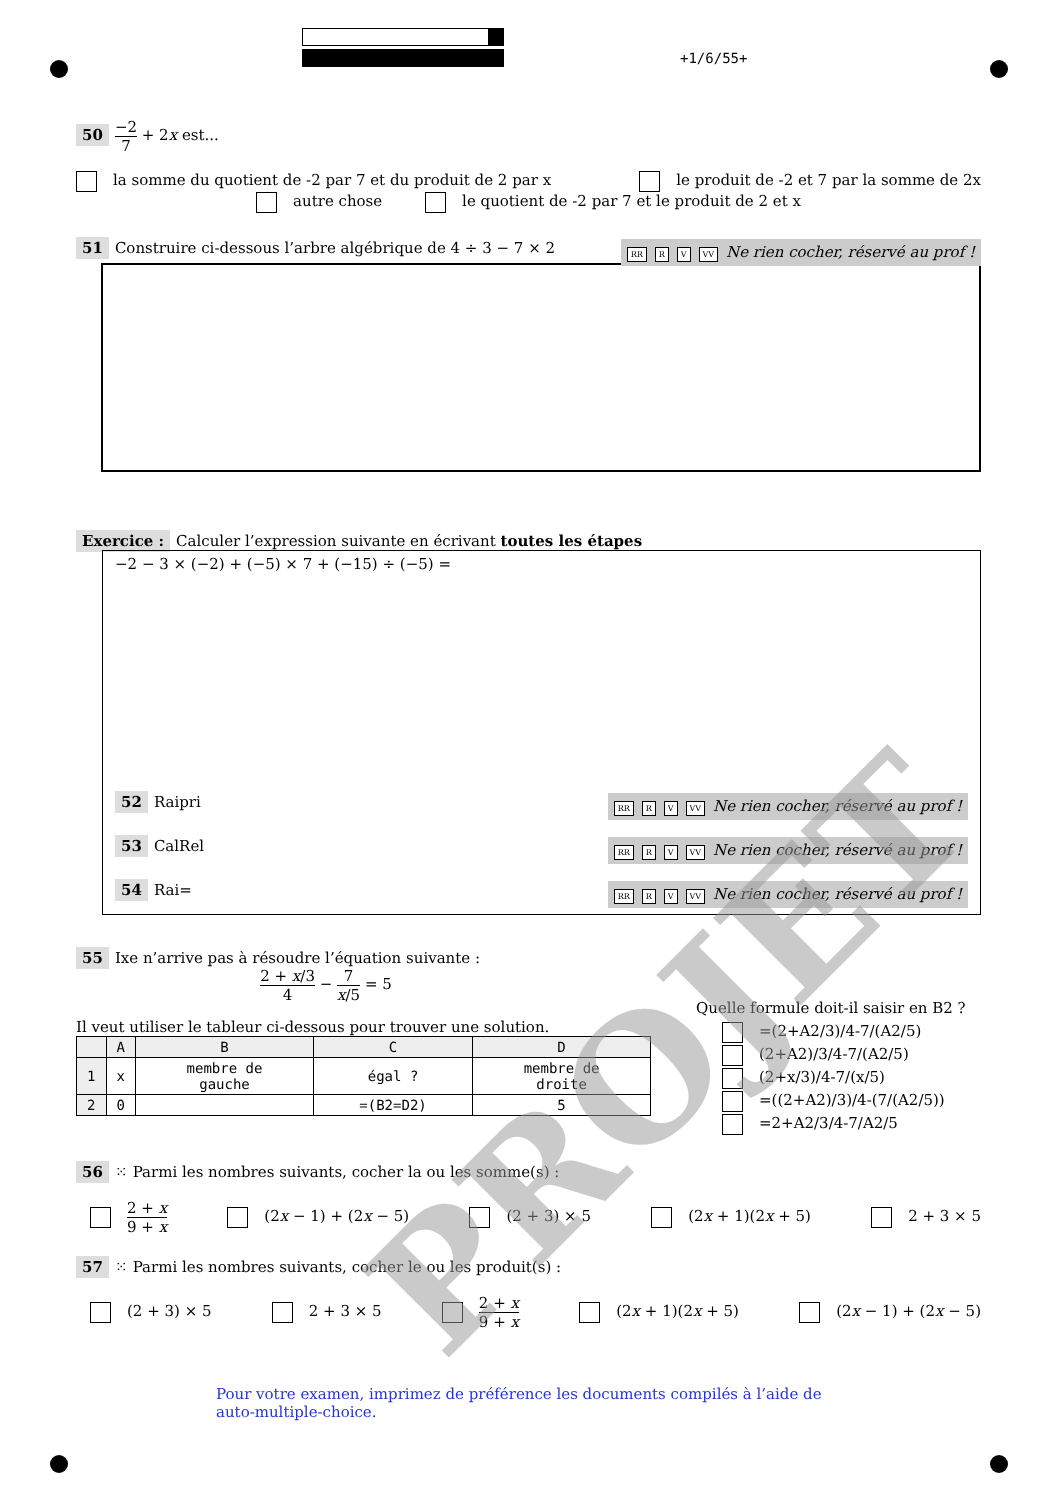+1/6/55+
50 −2 7 + 2x est...
la somme du quotient de -2 par 7 et du produit de 2 par x le produit de -2 et 7 par la somme de 2x
autre chose le quotient de -2 par 7 et le produit de 2 et x
51 Construire ci-dessous l’arbre algébrique de 4 ÷ 3 − 7 × 2 RR R V VV Ne rien cocher, réservé au prof !
Exercice : Calculer l’expression suivante en écrivant toutes les étapes
−2 − 3 × (−2) + (−5) × 7 + (−15) ÷ (−5) =
52 Raipri RR R V VV Ne rien cocher, réservé au prof !
53 CalRel RR R V VV Ne rien cocher, réservé au prof !
54 Rai= RR R V VV Ne rien cocher, réservé au prof !
55 Ixe n’arrive pas à résoudre l’équation suivante :
2 + x/3 4 − 7 x/5 = 5
Il veut utiliser le tableur ci-dessous pour trouver une solution.
| | A | B | C | D |
| --- | --- | --- | --- | --- |
| 1 | x | membre de gauche | égal ? | membre de droite |
| 2 | 0 | | =(B2=D2) | 5 |
Quelle formule doit-il saisir en B2 ?
=(2+A2/3)/4-7/(A2/5)
(2+A2)/3/4-7/(A2/5)
(2+x/3)/4-7/(x/5)
=((2+A2)/3)/4-(7/(A2/5))
=2+A2/3/4-7/A2/5
56 ⁙ Parmi les nombres suivants, cocher la ou les somme(s) :
2 + x 9 + x (2x − 1) + (2x − 5) (2 + 3) × 5 (2x + 1)(2x + 5) 2 + 3 × 5
57 ⁙ Parmi les nombres suivants, cocher le ou les produit(s) :
(2 + 3) × 5 2 + 3 × 5 2 + x 9 + x (2x + 1)(2x + 5) (2x − 1) + (2x − 5)
Pour votre examen, imprimez de préférence les documents compilés à l’aide de auto-multiple-choice.
PROJET